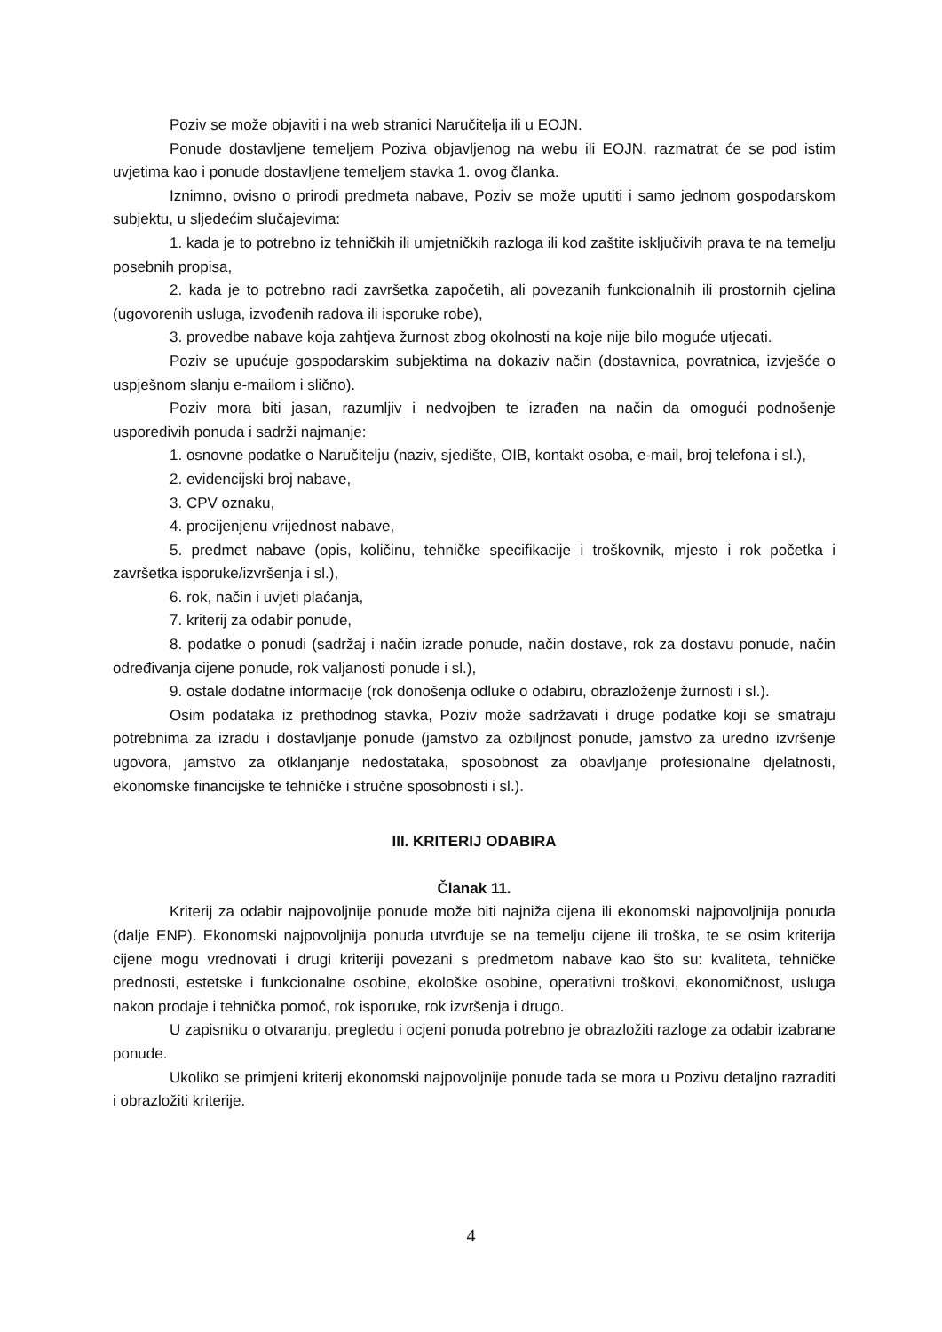Poziv se može objaviti i na web stranici Naručitelja ili u EOJN.
Ponude dostavljene temeljem Poziva objavljenog na webu ili EOJN, razmatrat će se pod istim uvjetima kao i ponude dostavljene temeljem stavka 1. ovog članka.
Iznimno, ovisno o prirodi predmeta nabave, Poziv se može uputiti i samo jednom gospodarskom subjektu, u sljedećim slučajevima:
1. kada je to potrebno iz tehničkih ili umjetničkih razloga ili kod zaštite isključivih prava te na temelju posebnih propisa,
2. kada je to potrebno radi završetka započetih, ali povezanih funkcionalnih ili prostornih cjelina (ugovorenih usluga, izvođenih radova ili isporuke robe),
3. provedbe nabave koja zahtjeva žurnost zbog okolnosti na koje nije bilo moguće utjecati.
Poziv se upućuje gospodarskim subjektima na dokaziv način (dostavnica, povratnica, izvješće o uspješnom slanju e-mailom i slično).
Poziv mora biti jasan, razumljiv i nedvojben te izrađen na način da omogući podnošenje usporedivih ponuda i sadrži najmanje:
1. osnovne podatke o Naručitelju (naziv, sjedište, OIB, kontakt osoba, e-mail, broj telefona i sl.),
2. evidencijski broj nabave,
3. CPV oznaku,
4. procijenjenu vrijednost nabave,
5. predmet nabave (opis, količinu, tehničke specifikacije i troškovnik, mjesto i rok početka i završetka isporuke/izvršenja i sl.),
6. rok, način i uvjeti plaćanja,
7. kriterij za odabir ponude,
8. podatke o ponudi (sadržaj i način izrade ponude, način dostave, rok za dostavu ponude, način određivanja cijene ponude, rok valjanosti ponude i sl.),
9. ostale dodatne informacije (rok donošenja odluke o odabiru, obrazloženje žurnosti i sl.).
Osim podataka iz prethodnog stavka, Poziv može sadržavati i druge podatke koji se smatraju potrebnima za izradu i dostavljanje ponude (jamstvo za ozbiljnost ponude, jamstvo za uredno izvršenje ugovora, jamstvo za otklanjanje nedostataka, sposobnost za obavljanje profesionalne djelatnosti, ekonomske financijske te tehničke i stručne sposobnosti i sl.).
III. KRITERIJ ODABIRA
Članak 11.
Kriterij za odabir najpovoljnije ponude može biti najniža cijena ili ekonomski najpovoljnija ponuda (dalje ENP). Ekonomski najpovoljnija ponuda utvrđuje se na temelju cijene ili troška, te se osim kriterija cijene mogu vrednovati i drugi kriteriji povezani s predmetom nabave kao što su: kvaliteta, tehničke prednosti, estetske i funkcionalne osobine, ekološke osobine, operativni troškovi, ekonomičnost, usluga nakon prodaje i tehnička pomoć, rok isporuke, rok izvršenja i drugo.
U zapisniku o otvaranju, pregledu i ocjeni ponuda potrebno je obrazložiti razloge za odabir izabrane ponude.
Ukoliko se primjeni kriterij ekonomski najpovoljnije ponude tada se mora u Pozivu detaljno razraditi i obrazložiti kriterije.
4